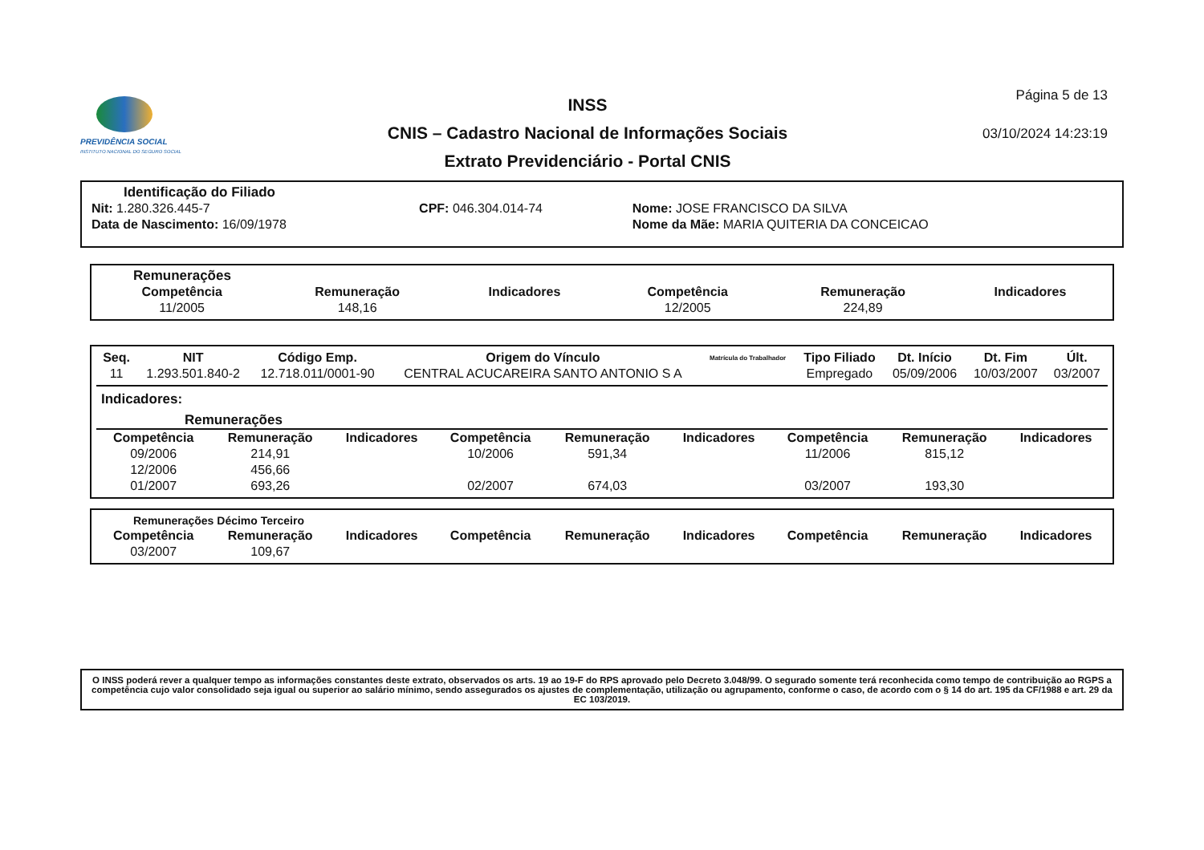PREVIDÊNCIA SOCIAL
INSTITUTO NACIONAL DO SEGURO SOCIAL
INSS
CNIS – Cadastro Nacional de Informações Sociais
Extrato Previdenciário - Portal CNIS
Página 5 de 13
03/10/2024 14:23:19
Identificação do Filiado
| Nit: 1.280.326.445-7 | CPF: 046.304.014-74 | Nome: JOSE FRANCISCO DA SILVA |
| Data de Nascimento: 16/09/1978 | | Nome da Mãe: MARIA QUITERIA DA CONCEICAO |
Remunerações
| Competência | Remuneração | Indicadores | Competência | Remuneração | Indicadores |
| --- | --- | --- | --- | --- | --- |
| 11/2005 | 148,16 | | 12/2005 | 224,89 | |
| Seq. | NIT | Código Emp. | Origem do Vínculo | Matrícula do Trabalhador | Tipo Filiado | Dt. Início | Dt. Fim | Últ. |
| --- | --- | --- | --- | --- | --- | --- | --- | --- |
| 11 | 1.293.501.840-2 | 12.718.011/0001-90 | CENTRAL ACUCAREIRA SANTO ANTONIO S A | | Empregado | 05/09/2006 | 10/03/2007 | 03/2007 |
Indicadores:
Remunerações
| Competência | Remuneração | Indicadores | Competência | Remuneração | Indicadores | Competência | Remuneração | Indicadores |
| --- | --- | --- | --- | --- | --- | --- | --- | --- |
| 09/2006 | 214,91 | | 10/2006 | 591,34 | | 11/2006 | 815,12 | |
| 12/2006 | 456,66 | | | | | | | |
| 01/2007 | 693,26 | | 02/2007 | 674,03 | | 03/2007 | 193,30 | |
Remunerações Décimo Terceiro
| Competência | Remuneração | Indicadores | Competência | Remuneração | Indicadores | Competência | Remuneração | Indicadores |
| --- | --- | --- | --- | --- | --- | --- | --- | --- |
| 03/2007 | 109,67 | | | | | | | |
O INSS poderá rever a qualquer tempo as informações constantes deste extrato, observados os arts. 19 ao 19-F do RPS aprovado pelo Decreto 3.048/99. O segurado somente terá reconhecida como tempo de contribuição ao RGPS a competência cujo valor consolidado seja igual ou superior ao salário mínimo, sendo assegurados os ajustes de complementação, utilização ou agrupamento, conforme o caso, de acordo com o § 14 do art. 195 da CF/1988 e art. 29 da EC 103/2019.